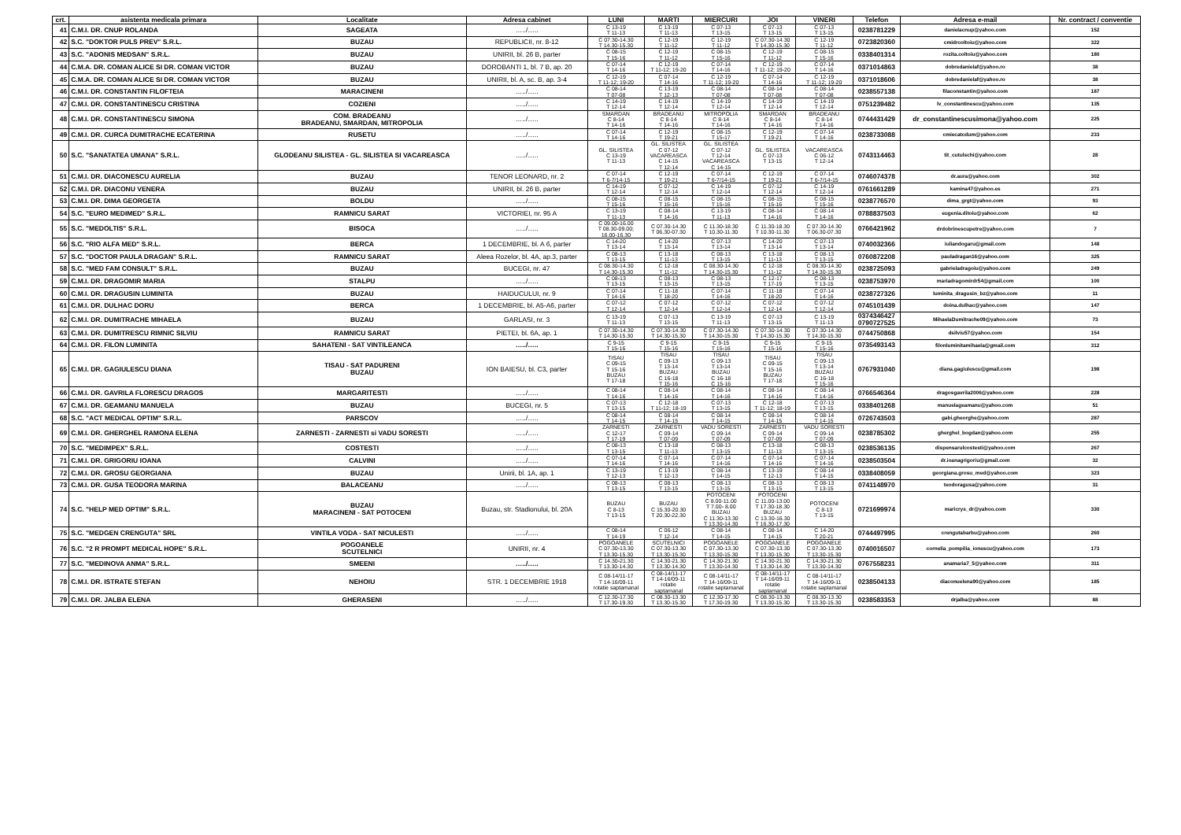| crt. | asistenta medicala primara | Localitate | Adresa cabinet | LUNI | MARTI | MIERCURI | JOI | VINERI | Telefon | Adresa e-mail | Nr. contract / conventie |
| --- | --- | --- | --- | --- | --- | --- | --- | --- | --- | --- | --- |
| 41 | C.M.I. DR. CNUP ROLANDA | SAGEATA | …../….. | C 13-19 T 11-13 | C 13-19 T 11-13 | C 07-13 T 13-15 | C 07-13 T 13-15 | C 07-13 T 13-15 | 0238781229 | danielacnup@yahoo.com | 152 |
| 42 | S.C. "DOKTOR PULS PREV" S.R.L. | BUZAU | REPUBLICII, nr. 8-12 | C 07.30-14.30 T 14.30-15.30 | C 12-19 T 11-12 | C 12-19 T 11-12 | C 07.30-14.30 T 14.30-15.30 | C 12-19 T 11-12 | 0723820360 | cmidrcoltoiu@yahoo.com | 322 |
| 43 | S.C. "ADONIS MEDSAN" S.R.L. | BUZAU | UNIRII, bl. 26 B, parter | C 08-15 T 15-16 | C 12-19 T 11-12 | C 08-15 T 15-16 | C 12-19 T 11-12 | C 08-15 T 15-16 | 0338401314 | rozita.coltoiu@yahoo.com | 180 |
| 44 | C.M.A. DR. COMAN ALICE SI DR. COMAN VICTOR | BUZAU | DOROBANTI 1, bl. 7 B, ap. 20 | C 07-14 T 14-16 | C 12-19 T 11-12; 19-20 | C 07-14 T 14-16 | C 12-19 T 11-12; 19-20 | C 07-14 T 14-16 | 0371014863 | dobredanielaf@yahoo.ro | 38 |
| 45 | C.M.A. DR. COMAN ALICE SI DR. COMAN VICTOR | BUZAU | UNIRII, bl. A, sc. B, ap. 3-4 | C 12-19 T 11-12; 19-20 | C 07-14 T 14-16 | C 12-19 T 11-12; 19-20 | C 07-14 T 14-16 | C 12-19 T 11-12; 19-20 | 0371018606 | dobredanielaf@yahoo.ro | 38 |
| 46 | C.M.I. DR. CONSTANTIN FILOFTEIA | MARACINENI | …../….. | C 08-14 T 07-08 | C 13-19 T 12-13 | C 08-14 T 07-08 | C 08-14 T 07-08 | C 08-14 T 07-08 | 0238557138 | filaconstantin@yahoo.com | 187 |
| 47 | C.M.I. DR. CONSTANTINESCU CRISTINA | COZIENI | …../….. | C 14-19 T 12-14 | C 14-19 T 12-14 | C 14-19 T 12-14 | C 14-19 T 12-14 | C 14-19 T 12-14 | 0751239482 | lv_constantinescu@yahoo.com | 135 |
| 48 | C.M.I. DR. CONSTANTINESCU SIMONA | COM. BRADEANU BRADEANU, SMARDAN, MITROPOLIA | …../….. | SMARDAN C 8-14 T 14-16 | BRADEANU C 8-14 T 14-16 | MITROPOLIA C 8-14 T 14-16 | SMARDAN C 8-14 T 14-16 | BRADEANU C 8-14 T 14-16 | 0744431429 | dr_constantinescusimona@yahoo.com | 225 |
| 49 | C.M.I. DR. CURCA DUMITRACHE ECATERINA | RUSETU | …../….. | C 07-14 T 14-16 | C 12-19 T 19-21 | C 08-15 T 15-17 | C 12-19 T 19-21 | C 07-14 T 14-16 | 0238733088 | cmiecatcdum@yahoo.com | 233 |
| 50 | S.C. "SANATATEA UMANA" S.R.L. | GLODEANU SILISTEA - GL. SILISTEA SI VACAREASCA | …../….. | GL. SILISTEA C 13-19 T 11-13 | GL. SILISTEA C 07-12 VACAREASCA C 14-15 T 12-14 | GL. SILISTEA C 07-12 T 12-14 VACAREASCA C 14-15 | GL. SILISTEA C 07-13 T 13-15 | VACAREASCA C 06-12 T 12-14 | 0743114463 | tit_cutulschi@yahoo.com | 28 |
| 51 | C.M.I. DR. DIACONESCU AURELIA | BUZAU | TENOR LEONARD, nr. 2 | C 07-14 T 6-7/14-15 | C 12-19 T 19-21 | C 07-14 T 6-7/14-15 | C 12-19 T 19-21 | C 07-14 T 6-7/14-15 | 0746074378 | dr.aura@yahoo.com | 302 |
| 52 | C.M.I. DR. DIACONU VENERA | BUZAU | UNIRII, bl. 26 B, parter | C 14-19 T 12-14 | C 07-12 T 12-14 | C 14-19 T 12-14 | C 07-12 T 12-14 | C 14-19 T 12-14 | 0761661289 | kamina47@yahoo.es | 271 |
| 53 | C.M.I. DR. DIMA GEORGETA | BOLDU | …../….. | C 08-15 T 15-16 | C 08-15 T 15-16 | C 08-15 T 15-16 | C 08-15 T 15-16 | C 08-15 T 15-16 | 0238776570 | dima_grgt@yahoo.com | 93 |
| 54 | S.C. "EURO MEDIMED" S.R.L. | RAMNICU SARAT | VICTORIEI, nr. 95 A | C 13-19 T 11-13 | C 08-14 T 14-16 | C 13-19 T 11-13 | C 08-14 T 14-16 | C 08-14 T 14-16 | 0788837503 | eugenia.ditoiu@yahoo.com | 62 |
| 55 | S.C. "MEDOLTIS" S.R.L. | BISOCA | …../….. | C 09.00-16.00 T 08.30-09.00; 16.00-16.30 | C 07.30-14.30 T 06.30-07.30 | C 11.30-18.30 T 10.30-11.30 | C 11.30-18.30 T 10.30-11.30 | C 07.30-14.30 T 06.30-07.30 | 0766421962 | drdobrinescupetre@yahoo.com | 7 |
| 56 | S.C. "RIO ALFA MED" S.R.L. | BERCA | 1 DECEMBRIE, bl. A 6, parter | C 14-20 T 13-14 | C 14-20 T 13-14 | C 07-13 T 13-14 | C 14-20 T 13-14 | C 07-13 T 13-14 | 0740032366 | iuliandogaru@gmail.com | 148 |
| 57 | S.C. "DOCTOR PAULA DRAGAN" S.R.L. | RAMNICU SARAT | Aleea Rozelor, bl. 4A, ap.3, parter | C 08-13 T 13-15 | C 13-18 T 11-13 | C 08-13 T 13-15 | C 13-18 T 11-13 | C 08-13 T 13-15 | 0760872208 | pauladragan16@yahoo.com | 325 |
| 58 | S.C. "MED FAM CONSULT" S.R.L. | BUZAU | BUCEGI, nr. 47 | C 08.30-14.30 T 14.30-15.30 | C 12-18 T 11-12 | C 08.30-14.30 T 14.30-15.30 | C 12-18 T 11-12 | C 08.30-14.30 T 14.30-15.30 | 0238725093 | gabrieladragoiu@yahoo.com | 249 |
| 59 | C.M.I. DR. DRAGOMIR MARIA | STALPU | …../….. | C 08-13 T 13-15 | C 08-13 T 13-15 | C 08-13 T 13-15 | C 12-17 T 17-19 | C 08-13 T 13-15 | 0238753970 | mariadragomirdr54@gmail.com | 100 |
| 60 | C.M.I. DR. DRAGUSIN LUMINITA | BUZAU | HAIDUCULUI, nr. 9 | C 07-14 T 14-16 | C 11-18 T 18-20 | C 07-14 T 14-16 | C 11-18 T 18-20 | C 07-14 T 14-16 | 0238727326 | luminita_dragusin_bz@yahoo.com | 11 |
| 61 | C.M.I. DR. DULHAC DORU | BERCA | 1 DECEMBRIE, bl. A5-A6, parter | C 07-12 T 12-14 | C 07-12 T 12-14 | C 07-12 T 12-14 | C 07-12 T 12-14 | C 07-12 T 12-14 | 0745101439 | doina.dulhac@yahoo.com | 147 |
| 62 | C.M.I. DR. DUMITRACHE MIHAELA | BUZAU | GARLASI, nr. 3 | C 13-19 T 11-13 | C 07-13 T 13-15 | C 13-19 T 11-13 | C 07-13 T 13-15 | C 13-19 T 11-13 | 0374346427 0790727525 | MihaelaDumitrache09@yahoo.com | 73 |
| 63 | C.M.I. DR. DUMITRESCU RIMNIC SILVIU | RAMNICU SARAT | PIETEI, bl. 6A, ap. 1 | C 07.30-14.30 T 14.30-15.30 | C 07.30-14.30 T 14.30-15.30 | C 07.30-14.30 T 14.30-15.30 | C 07.30-14.30 T 14.30-15.30 | C 07.30-14.30 T 14.30-15.30 | 0744750868 | dsilviu57@yahoo.com | 154 |
| 64 | C.M.I. DR. FILON LUMINITA | SAHATENI - SAT VINTILEANCA | …../….. | C 9-15 T 15-16 | C 9-15 T 15-16 | C 9-15 T 15-16 | C 9-15 T 15-16 | C 9-15 T 15-16 | 0735493143 | filonluminitamihaela@gmail.com | 312 |
| 65 | C.M.I. DR. GAGIULESCU DIANA | TISAU - SAT PADURENI BUZAU | ION BAIESU, bl. C3, parter | TISAU C 09-15 T 15-16 BUZAU T 17-18 | TISAU C 09-13 T 13-14 BUZAU C 16-18 T 15-16 | TISAU C 09-13 T 13-14 BUZAU C 16-18 C 15-16 | TISAU C 09-15 T 15-16 BUZAU T 17-18 | TISAU C 09-13 T 13-14 BUZAU C 16-18 T 15-16 | 0767931040 | diana.gagiulescu@gmail.com | 198 |
| 66 | C.M.I. DR. GAVRILA FLORESCU DRAGOS | MARGARITESTI | …../….. | C 08-14 T 14-16 | C 08-14 T 14-16 | C 08-14 T 14-16 | C 08-14 T 14-16 | C 08-14 T 14-16 | 0766546364 | dragosgavrila2006@yahoo.com | 228 |
| 67 | C.M.I. DR. GEAMANU MANUELA | BUZAU | BUCEGI, nr. 5 | C 07-13 T 13-15 | C 12-18 T 11-12; 18-19 | C 07-13 T 13-15 | C 12-18 T 11-12; 18-19 | C 07-13 T 13-15 | 0338401268 | manuelageamanu@yahoo.com | 51 |
| 68 | S.C. "ACT MEDICAL OPTIM" S.R.L. | PARSCOV | …../….. | C 08-14 T 14-15 | C 08-14 T 14-15 | C 08-14 T 14-15 | C 08-14 T 14-15 | C 08-14 T 14-15 | 0726743503 | gabi.gheorghe@yahoo.com | 287 |
| 69 | C.M.I. DR. GHERGHEL RAMONA ELENA | ZARNESTI - ZARNESTI si VADU SORESTI | …../….. | ZARNESTI C 12-17 T 17-19 | ZARNESTI C 09-14 T 07-09 | VADU SORESTI C 09-14 T 07-09 | ZARNESTI C 09-14 T 07-09 | VADU SORESTI C 09-14 T 07-09 | 0238785302 | gherghel_bogdan@yahoo.com | 255 |
| 70 | S.C. "MEDIMPEX" S.R.L. | COSTESTI | …../….. | C 08-13 T 13-15 | C 13-18 T 11-13 | C 08-13 T 13-15 | C 13-18 T 11-13 | C 08-13 T 13-15 | 0238536135 | dispensarulcostesti@yahoo.com | 267 |
| 71 | C.M.I. DR. GRIGORIU IOANA | CALVINI | …../….. | C 07-14 T 14-16 | C 07-14 T 14-16 | C 07-14 T 14-16 | C 07-14 T 14-16 | C 07-14 T 14-16 | 0238503504 | dr.ioanagrigoriu@gmail.com | 32 |
| 72 | C.M.I. DR. GROSU GEORGIANA | BUZAU | Unirii, bl. 1A, ap. 1 | C 13-19 T 12-13 | C 13-19 T 12-13 | C 08-14 T 14-15 | C 13-19 T 12-13 | C 08-14 T 14-15 | 0338408059 | georgiana.grosu_med@yahoo.com | 323 |
| 73 | C.M.I. DR. GUSA TEODORA MARINA | BALACEANU | …../….. | C 08-13 T 13-15 | C 08-13 T 13-15 | C 08-13 T 13-15 | C 08-13 T 13-15 | C 08-13 T 13-15 | 0741148970 | teodoragusa@yahoo.com | 31 |
| 74 | S.C. "HELP MED OPTIM" S.R.L. | BUZAU MARACINENI - SAT POTOCENI | Buzau, str. Stadionului, bl. 20A | BUZAU C 8-13 T 13-15 | BUZAU C 15.30-20.30 T 20.30-22.30 | POTOCENI C 8.00-11.00 T 7.00- 8.00 BUZAU C 11.30-13.30 T 13.30-14.30 | POTOCENI C 11.00-13.00 T 17.30-18.30 BUZAU C 13.30-16.30 T 16.30-17.30 | POTOCENI C 8-13 T 13-15 | 0721699974 | maricrys_dr@yahoo.com | 330 |
| 75 | S.C. "MEDGEN CRENGUTA" SRL | VINTILA VODA - SAT NICULESTI | …../….. | C 08-14 T 14-19 | C 06-12 T 12-14 | C 08-14 T 14-15 | C 08-14 T 14-15 | C 14-20 T 20-21 | 0744497995 | crengutabarbu@yahoo.com | 260 |
| 76 | S.C. "2 R PROMPT MEDICAL HOPE" S.R.L. | POGOANELE SCUTELNICI | UNIRII, nr. 4 | POGOANELE C 07.30-13.30 T 13.30-15.30 | SCUTELNICI C 07.30-13.30 T 13.30-15.30 | POGOANELE C 07.30-13.30 T 13.30-15.30 | POGOANELE C 07.30-13.30 T 13.30-15.30 | POGOANELE C 07.30-13.30 T 13.30-15.30 | 0740016507 | cornelia_pompilia_ionescu@yahoo.com | 173 |
| 77 | S.C. "MEDINOVA ANMA" S.R.L. | SMEENI | …../….. | C 14.30-21.30 T 13.30-14.30 | C 14.30-21.30 T 13.30-14.30 | C 14.30-21.30 T 13.30-14.30 | C 14.30-21.30 T 13.30-14.30 | C 14.30-21.30 T 13.30-14.30 | 0767558231 | anamaria7_5@yahoo.com | 311 |
| 78 | C.M.I. DR. ISTRATE STEFAN | NEHOIU | STR. 1 DECEMBRIE 1918 | C 08-14/11-17 T 14-16/09-11 rotatie saptamanal | C 08-14/11-17 T 14-16/09-11 rotatie saptamanal | C 08-14/11-17 T 14-16/09-11 rotatie saptamanal | C 08-14/11-17 T 14-16/09-11 rotatie saptamanal | C 08-14/11-17 T 14-16/09-11 rotatie saptamanal | 0238504133 | diaconuelena90@yahoo.com | 185 |
| 79 | C.M.I. DR. JALBA ELENA | GHERASENI | …../….. | C 12.30-17.30 T 17.30-19.30 | C 08.30-13.30 T 13.30-15.30 | C 12.30-17.30 T 17.30-19.30 | C 08.30-13.30 T 13.30-15.30 | C 08.30-13.30 T 13.30-15.30 | 0238583353 | drjalba@yahoo.com | 88 |